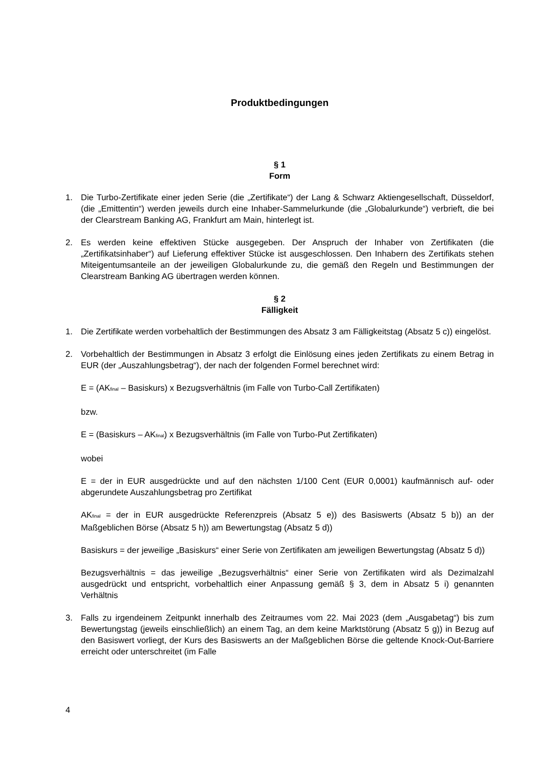Produktbedingungen
§ 1
Form
1. Die Turbo-Zertifikate einer jeden Serie (die „Zertifikate“) der Lang & Schwarz Aktiengesellschaft, Düsseldorf, (die „Emittentin“) werden jeweils durch eine Inhaber-Sammelurkunde (die „Globalurkunde“) verbrieft, die bei der Clearstream Banking AG, Frankfurt am Main, hinterlegt ist.
2. Es werden keine effektiven Stücke ausgegeben. Der Anspruch der Inhaber von Zertifikaten (die „Zertifikatsinhaber“) auf Lieferung effektiver Stücke ist ausgeschlossen. Den Inhabern des Zertifikats stehen Miteigentumsanteile an der jeweiligen Globalurkunde zu, die gemäß den Regeln und Bestimmungen der Clearstream Banking AG übertragen werden können.
§ 2
Fälligkeit
1. Die Zertifikate werden vorbehaltlich der Bestimmungen des Absatz 3 am Fälligkeitstag (Absatz 5 c)) eingelöst.
2. Vorbehaltlich der Bestimmungen in Absatz 3 erfolgt die Einlösung eines jeden Zertifikats zu einem Betrag in EUR (der „Auszahlungsbetrag“), der nach der folgenden Formel berechnet wird:
E = (AK<sub>final</sub> – Basiskurs) x Bezugsverhältnis (im Falle von Turbo-Call Zertifikaten)
bzw.
E = (Basiskurs – AK<sub>final</sub>) x Bezugsverhältnis (im Falle von Turbo-Put Zertifikaten)
wobei
E = der in EUR ausgedrückte und auf den nächsten 1/100 Cent (EUR 0,0001) kaufmännisch auf- oder abgerundete Auszahlungsbetrag pro Zertifikat
AK<sub>final</sub> = der in EUR ausgedrückte Referenzpreis (Absatz 5 e)) des Basiswerts (Absatz 5 b)) an der Maßgeblichen Börse (Absatz 5 h)) am Bewertungstag (Absatz 5 d))
Basiskurs = der jeweilige „Basiskurs“ einer Serie von Zertifikaten am jeweiligen Bewertungstag (Absatz 5 d))
Bezugsverhältnis = das jeweilige „Bezugsverhältnis“ einer Serie von Zertifikaten wird als Dezimalzahl ausgedrückt und entspricht, vorbehaltlich einer Anpassung gemäß § 3, dem in Absatz 5 i) genannten Verhältnis
3. Falls zu irgendeinem Zeitpunkt innerhalb des Zeitraumes vom 22. Mai 2023 (dem „Ausgabetag“) bis zum Bewertungstag (jeweils einschließlich) an einem Tag, an dem keine Marktstörung (Absatz 5 g)) in Bezug auf den Basiswert vorliegt, der Kurs des Basiswerts an der Maßgeblichen Börse die geltende Knock-Out-Barriere erreicht oder unterschreitet (im Falle
4